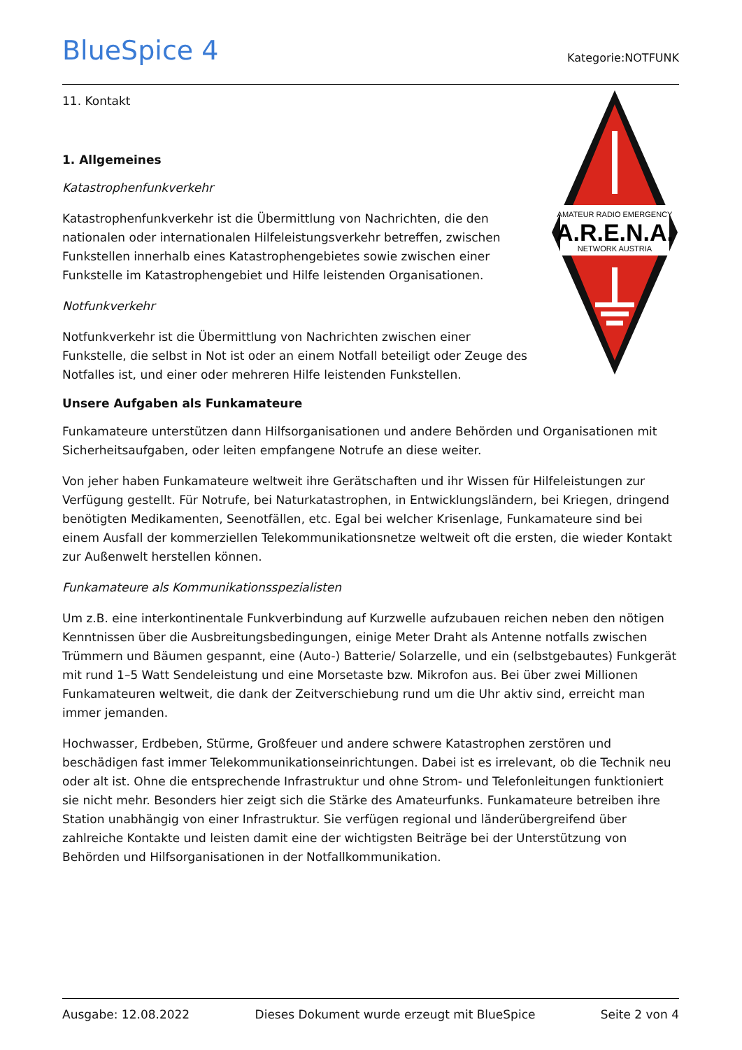BlueSpice 4
Kategorie:NOTFUNK
AMATEUR RADIO EMERGENCY
A.R.E.N.A.
NETWORK AUSTRIA
11. Kontakt
1. Allgemeines
Katastrophenfunkverkehr
Katastrophenfunkverkehr ist die Übermittlung von Nachrichten, die den nationalen oder internationalen Hilfeleistungsverkehr betreffen, zwischen Funkstellen innerhalb eines Katastrophengebietes sowie zwischen einer Funkstelle im Katastrophengebiet und Hilfe leistenden Organisationen.
Notfunkverkehr
Notfunkverkehr ist die Übermittlung von Nachrichten zwischen einer Funkstelle, die selbst in Not ist oder an einem Notfall beteiligt oder Zeuge des Notfalles ist, und einer oder mehreren Hilfe leistenden Funkstellen.
Unsere Aufgaben als Funkamateure
Funkamateure unterstützen dann Hilfsorganisationen und andere Behörden und Organisationen mit Sicherheitsaufgaben, oder leiten empfangene Notrufe an diese weiter.
Von jeher haben Funkamateure weltweit ihre Gerätschaften und ihr Wissen für Hilfeleistungen zur Verfügung gestellt. Für Notrufe, bei Naturkatastrophen, in Entwicklungsländern, bei Kriegen, dringend benötigten Medikamenten, Seenotfällen, etc. Egal bei welcher Krisenlage, Funkamateure sind bei einem Ausfall der kommerziellen Telekommunikationsnetze weltweit oft die ersten, die wieder Kontakt zur Außenwelt herstellen können.
Funkamateure als Kommunikationsspezialisten
Um z.B. eine interkontinentale Funkverbindung auf Kurzwelle aufzubauen reichen neben den nötigen Kenntnissen über die Ausbreitungsbedingungen, einige Meter Draht als Antenne notfalls zwischen Trümmern und Bäumen gespannt, eine (Auto-) Batterie/ Solarzelle, und ein (selbstgebautes) Funkgerät mit rund 1–5 Watt Sendeleistung und eine Morsetaste bzw. Mikrofon aus. Bei über zwei Millionen Funkamateuren weltweit, die dank der Zeitverschiebung rund um die Uhr aktiv sind, erreicht man immer jemanden.
Hochwasser, Erdbeben, Stürme, Großfeuer und andere schwere Katastrophen zerstören und beschädigen fast immer Telekommunikationseinrichtungen. Dabei ist es irrelevant, ob die Technik neu oder alt ist. Ohne die entsprechende Infrastruktur und ohne Strom- und Telefonleitungen funktioniert sie nicht mehr. Besonders hier zeigt sich die Stärke des Amateurfunks. Funkamateure betreiben ihre Station unabhängig von einer Infrastruktur. Sie verfügen regional und länderübergreifend über zahlreiche Kontakte und leisten damit eine der wichtigsten Beiträge bei der Unterstützung von Behörden und Hilfsorganisationen in der Notfallkommunikation.
Ausgabe: 12.08.2022 Dieses Dokument wurde erzeugt mit BlueSpice Seite 2 von 4